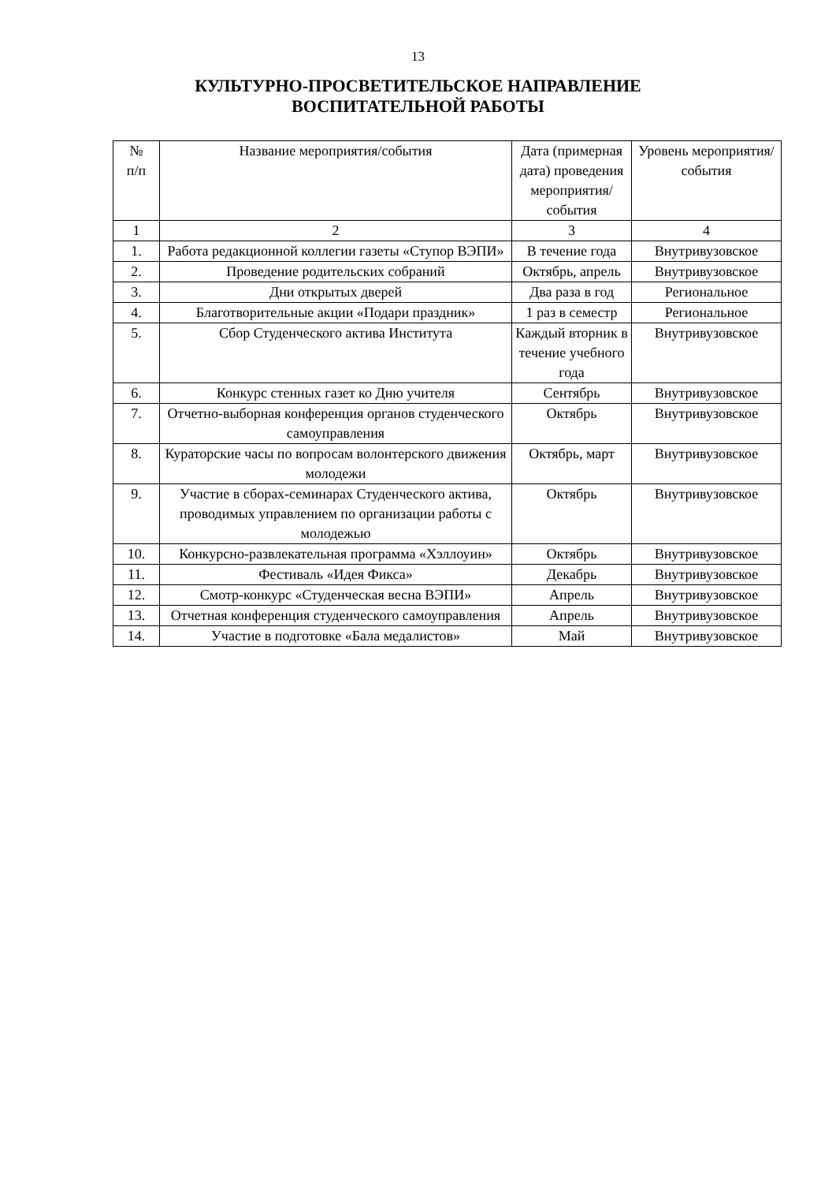13
КУЛЬТУРНО-ПРОСВЕТИТЕЛЬСКОЕ НАПРАВЛЕНИЕ
ВОСПИТАТЕЛЬНОЙ РАБОТЫ
| № п/п | Название мероприятия/события | Дата (примерная дата) проведения мероприятия/ события | Уровень мероприятия/ события |
| --- | --- | --- | --- |
| 1 | 2 | 3 | 4 |
| 1. | Работа редакционной коллегии газеты «Ступор ВЭПИ» | В течение года | Внутривузовское |
| 2. | Проведение родительских собраний | Октябрь, апрель | Внутривузовское |
| 3. | Дни открытых дверей | Два раза в год | Региональное |
| 4. | Благотворительные акции «Подари праздник» | 1 раз в семестр | Региональное |
| 5. | Сбор Студенческого актива Института | Каждый вторник в течение учебного года | Внутривузовское |
| 6. | Конкурс стенных газет ко Дню учителя | Сентябрь | Внутривузовское |
| 7. | Отчетно-выборная конференция органов студенческого самоуправления | Октябрь | Внутривузовское |
| 8. | Кураторские часы по вопросам волонтерского движения молодежи | Октябрь, март | Внутривузовское |
| 9. | Участие в сборах-семинарах Студенческого актива, проводимых управлением по организации работы с молодежью | Октябрь | Внутривузовское |
| 10. | Конкурсно-развлекательная программа «Хэллоуин» | Октябрь | Внутривузовское |
| 11. | Фестиваль «Идея Фикса» | Декабрь | Внутривузовское |
| 12. | Смотр-конкурс «Студенческая весна ВЭПИ» | Апрель | Внутривузовское |
| 13. | Отчетная конференция студенческого самоуправления | Апрель | Внутривузовское |
| 14. | Участие в подготовке «Бала медалистов» | Май | Внутривузовское |